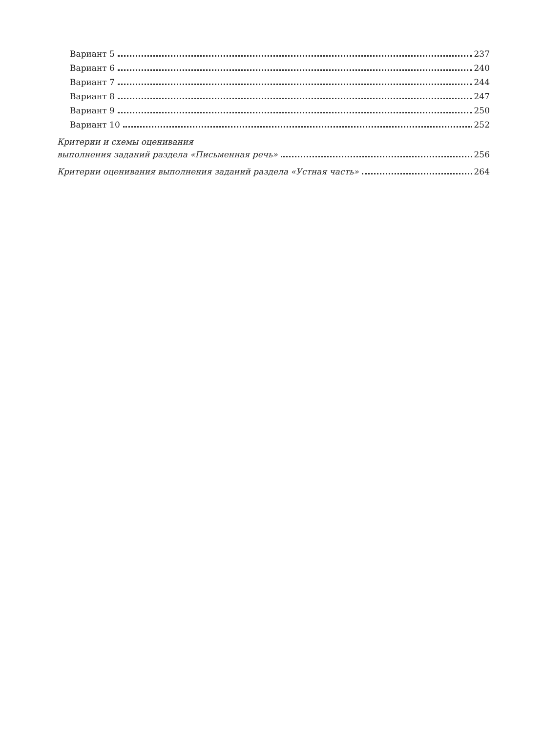Вариант 5 237
Вариант 6 240
Вариант 7 244
Вариант 8 247
Вариант 9 250
Вариант 10 252
Критерии и схемы оценивания
выполнения заданий раздела «Письменная речь» 256
Критерии оценивания выполнения заданий раздела «Устная часть» 264